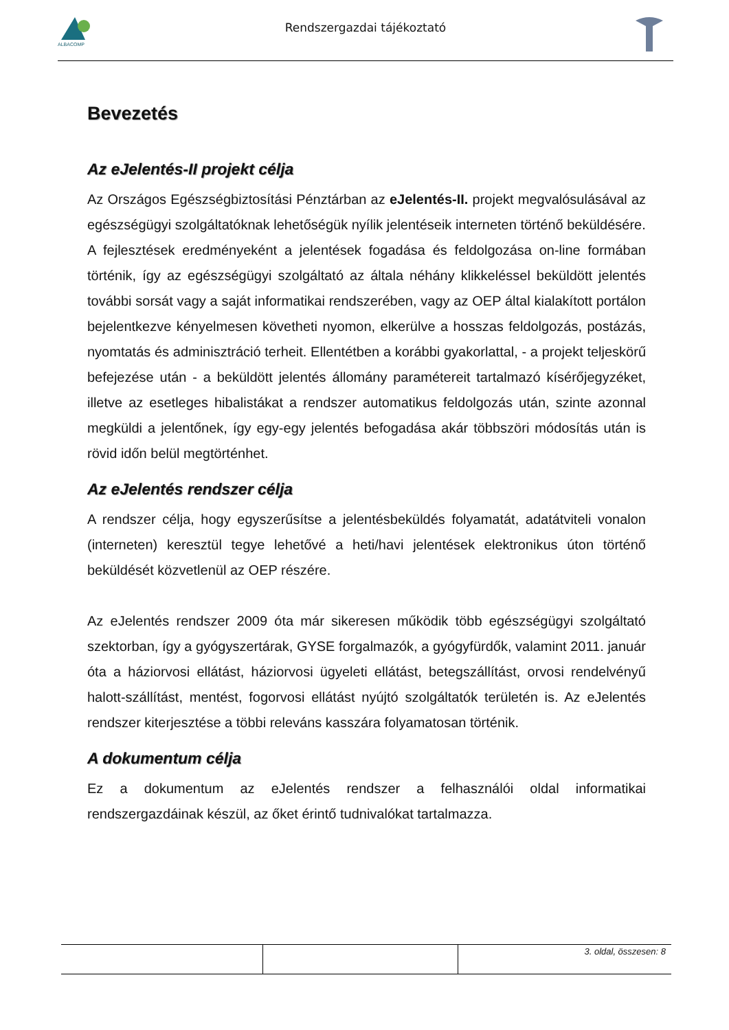ALBACOMP
Rendszergazdai tájékoztató
Bevezetés
Az eJelentés-II projekt célja
Az Országos Egészségbiztosítási Pénztárban az eJelentés-II. projekt megvalósulásával az egészségügyi szolgáltatóknak lehetőségük nyílik jelentéseik interneten történő beküldésére.
A fejlesztések eredményeként a jelentések fogadása és feldolgozása on-line formában történik, így az egészségügyi szolgáltató az általa néhány klikkeléssel beküldött jelentés további sorsát vagy a saját informatikai rendszerében, vagy az OEP által kialakított portálon bejelentkezve kényelmesen követheti nyomon, elkerülve a hosszas feldolgozás, postázás, nyomtatás és adminisztráció terheit. Ellentétben a korábbi gyakorlattal, - a projekt teljeskörű befejezése után - a beküldött jelentés állomány paramétereit tartalmazó kísérőjegyzéket, illetve az esetleges hibalistákat a rendszer automatikus feldolgozás után, szinte azonnal megküldi a jelentőnek, így egy-egy jelentés befogadása akár többszöri módosítás után is rövid időn belül megtörténhet.
Az eJelentés rendszer célja
A rendszer célja, hogy egyszerűsítse a jelentésbeküldés folyamatát, adatátviteli vonalon (interneten) keresztül tegye lehetővé a heti/havi jelentések elektronikus úton történő beküldését közvetlenül az OEP részére.
Az eJelentés rendszer 2009 óta már sikeresen működik több egészségügyi szolgáltató szektorban, így a gyógyszertárak, GYSE forgalmazók, a gyógyfürdők, valamint 2011. január óta a háziorvosi ellátást, háziorvosi ügyeleti ellátást, betegszállítást, orvosi rendelvényű halott-szállítást, mentést, fogorvosi ellátást nyújtó szolgáltatók területén is. Az eJelentés rendszer kiterjesztése a többi releváns kasszára folyamatosan történik.
A dokumentum célja
Ez a dokumentum az eJelentés rendszer a felhasználói oldal informatikai rendszergazdáinak készül, az őket érintő tudnivalókat tartalmazza.
| | | 3. oldal, összesen: 8 |